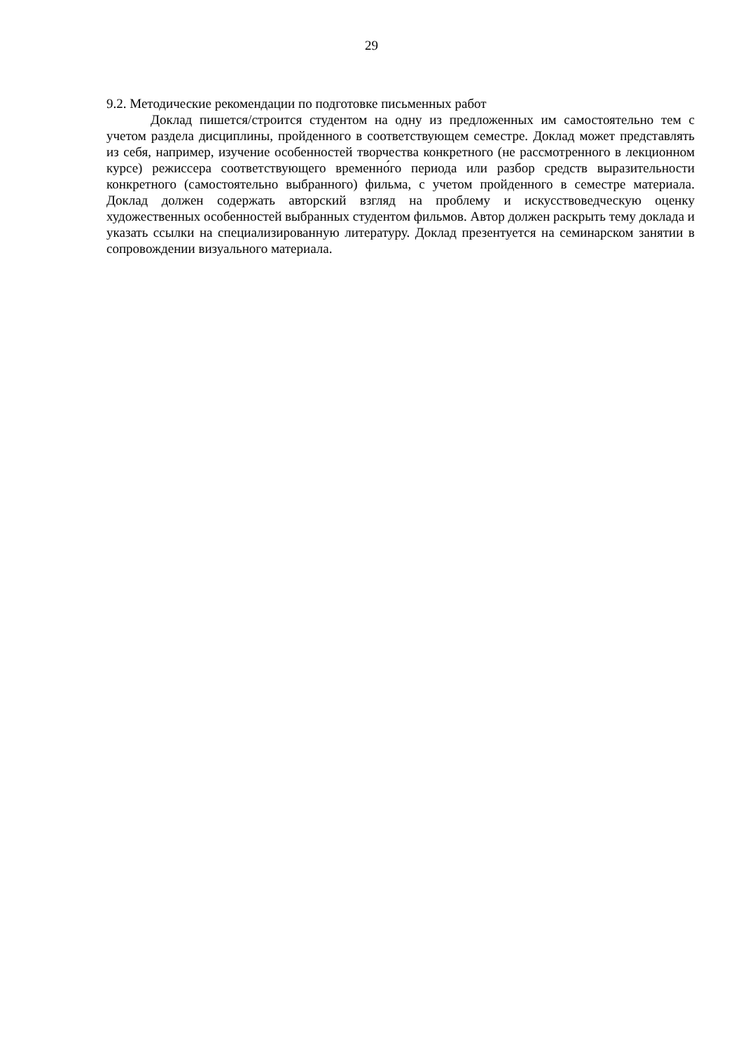29
9.2. Методические рекомендации по подготовке письменных работ
Доклад пишется/строится студентом на одну из предложенных им самостоятельно тем с учетом раздела дисциплины, пройденного в соответствующем семестре. Доклад может представлять из себя, например, изучение особенностей творчества конкретного (не рассмотренного в лекционном курсе) режиссера соответствующего временно́го периода или разбор средств выразительности конкретного (самостоятельно выбранного) фильма, с учетом пройденного в семестре материала. Доклад должен содержать авторский взгляд на проблему и искусствоведческую оценку художественных особенностей выбранных студентом фильмов. Автор должен раскрыть тему доклада и указать ссылки на специализированную литературу. Доклад презентуется на семинарском занятии в сопровождении визуального материала.